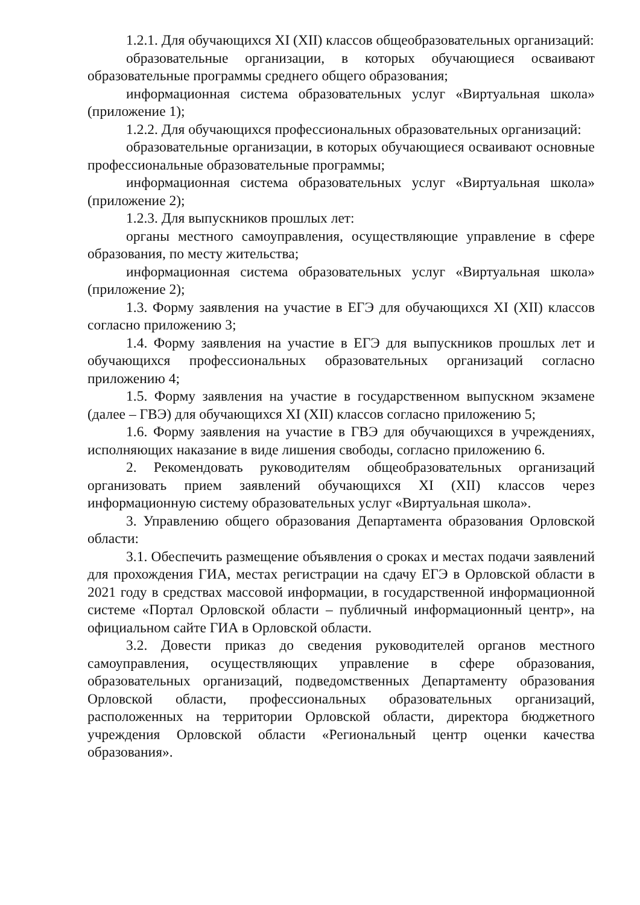1.2.1. Для обучающихся XI (XII) классов общеобразовательных организаций:
образовательные организации, в которых обучающиеся осваивают образовательные программы среднего общего образования;
информационная система образовательных услуг «Виртуальная школа» (приложение 1);
1.2.2. Для обучающихся профессиональных образовательных организаций:
образовательные организации, в которых обучающиеся осваивают основные профессиональные образовательные программы;
информационная система образовательных услуг «Виртуальная школа» (приложение 2);
1.2.3. Для выпускников прошлых лет:
органы местного самоуправления, осуществляющие управление в сфере образования, по месту жительства;
информационная система образовательных услуг «Виртуальная школа» (приложение 2);
1.3. Форму заявления на участие в ЕГЭ для обучающихся XI (XII) классов согласно приложению 3;
1.4. Форму заявления на участие в ЕГЭ для выпускников прошлых лет и обучающихся профессиональных образовательных организаций согласно приложению 4;
1.5. Форму заявления на участие в государственном выпускном экзамене (далее – ГВЭ) для обучающихся XI (XII) классов согласно приложению 5;
1.6. Форму заявления на участие в ГВЭ для обучающихся в учреждениях, исполняющих наказание в виде лишения свободы, согласно приложению 6.
2. Рекомендовать руководителям общеобразовательных организаций организовать прием заявлений обучающихся XI (XII) классов через информационную систему образовательных услуг «Виртуальная школа».
3. Управлению общего образования Департамента образования Орловской области:
3.1. Обеспечить размещение объявления о сроках и местах подачи заявлений для прохождения ГИА, местах регистрации на сдачу ЕГЭ в Орловской области в 2021 году в средствах массовой информации, в государственной информационной системе «Портал Орловской области – публичный информационный центр», на официальном сайте ГИА в Орловской области.
3.2. Довести приказ до сведения руководителей органов местного самоуправления, осуществляющих управление в сфере образования, образовательных организаций, подведомственных Департаменту образования Орловской области, профессиональных образовательных организаций, расположенных на территории Орловской области, директора бюджетного учреждения Орловской области «Региональный центр оценки качества образования».